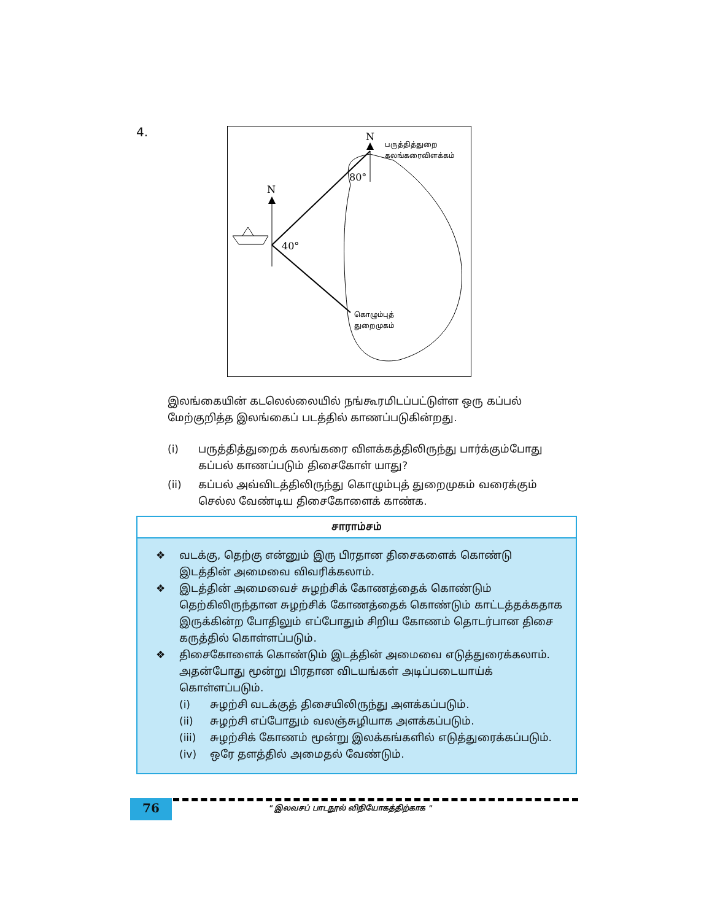4.
N
N
80°
40°
பருத்தித்துறை
கலங்கரைவிளக்கம்
கொழும்புத்
துறைமுகம்
இலங்கையின் கடலெல்லையில் நங்கூரமிடப்பட்டுள்ள ஒரு கப்பல் மேற்குறித்த இலங்கைப் படத்தில் காணப்படுகின்றது.
(i) பருத்தித்துறைக் கலங்கரை விளக்கத்திலிருந்து பார்க்கும்போது கப்பல் காணப்படும் திசைகோள் யாது?
(ii) கப்பல் அவ்விடத்திலிருந்து கொழும்புத் துறைமுகம் வரைக்கும் செல்ல வேண்டிய திசைகோளைக் காண்க.
சாராம்சம்
❖ வடக்கு, தெற்கு என்னும் இரு பிரதான திசைகளைக் கொண்டு இடத்தின் அமைவை விவரிக்கலாம்.
❖ இடத்தின் அமைவைச் சுழற்சிக் கோணத்தைக் கொண்டும் தெற்கிலிருந்தான சுழற்சிக் கோணத்தைக் கொண்டும் காட்டத்தக்கதாக இருக்கின்ற போதிலும் எப்போதும் சிறிய கோணம் தொடர்பான திசை கருத்தில் கொள்ளப்படும்.
❖ திசைகோளைக் கொண்டும் இடத்தின் அமைவை எடுத்துரைக்கலாம். அதன்போது மூன்று பிரதான விடயங்கள் அடிப்படையாய்க் கொள்ளப்படும்.
(i) சுழற்சி வடக்குத் திசையிலிருந்து அளக்கப்படும்.
(ii) சுழற்சி எப்போதும் வலஞ்சுழியாக அளக்கப்படும்.
(iii) சுழற்சிக் கோணம் மூன்று இலக்கங்களில் எடுத்துரைக்கப்படும்.
(iv) ஒரே தளத்தில் அமைதல் வேண்டும்.
76
" இலவசப் பாடநூல் விநியோகத்திற்காக "